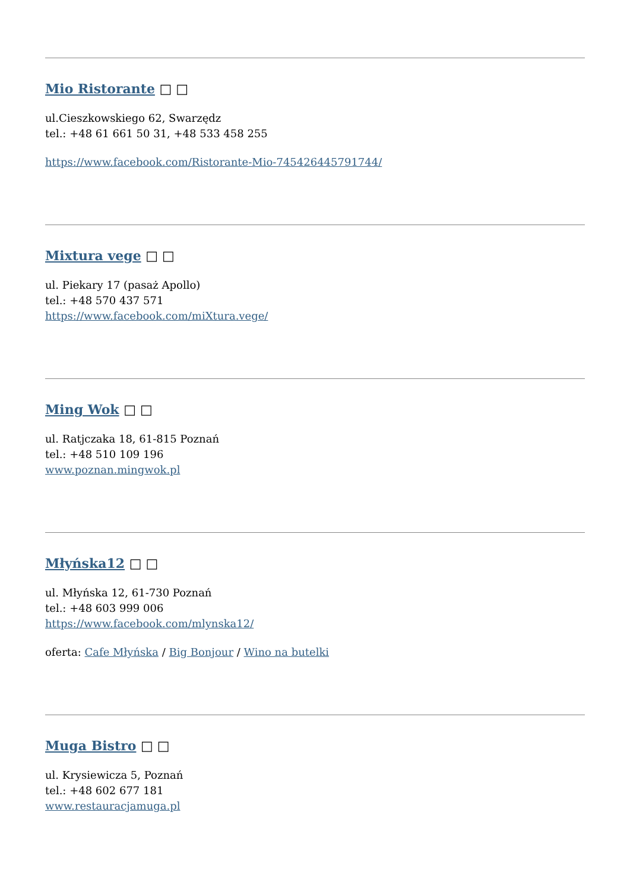Mio Ristorante □ □
ul.Cieszkowskiego 62, Swarzędz
tel.: +48 61 661 50 31, +48 533 458 255
https://www.facebook.com/Ristorante-Mio-745426445791744/
Mixtura vege □ □
ul. Piekary 17 (pasaż Apollo)
tel.: +48 570 437 571
https://www.facebook.com/miXtura.vege/
Ming Wok □ □
ul. Ratjczaka 18, 61-815 Poznań
tel.: +48 510 109 196
www.poznan.mingwok.pl
Młyńska12 □ □
ul. Młyńska 12, 61-730 Poznań
tel.: +48 603 999 006
https://www.facebook.com/mlynska12/
oferta: Cafe Młyńska / Big Bonjour / Wino na butelki
Muga Bistro □ □
ul. Krysiewicza 5, Poznań
tel.: +48 602 677 181
www.restauracjamuga.pl